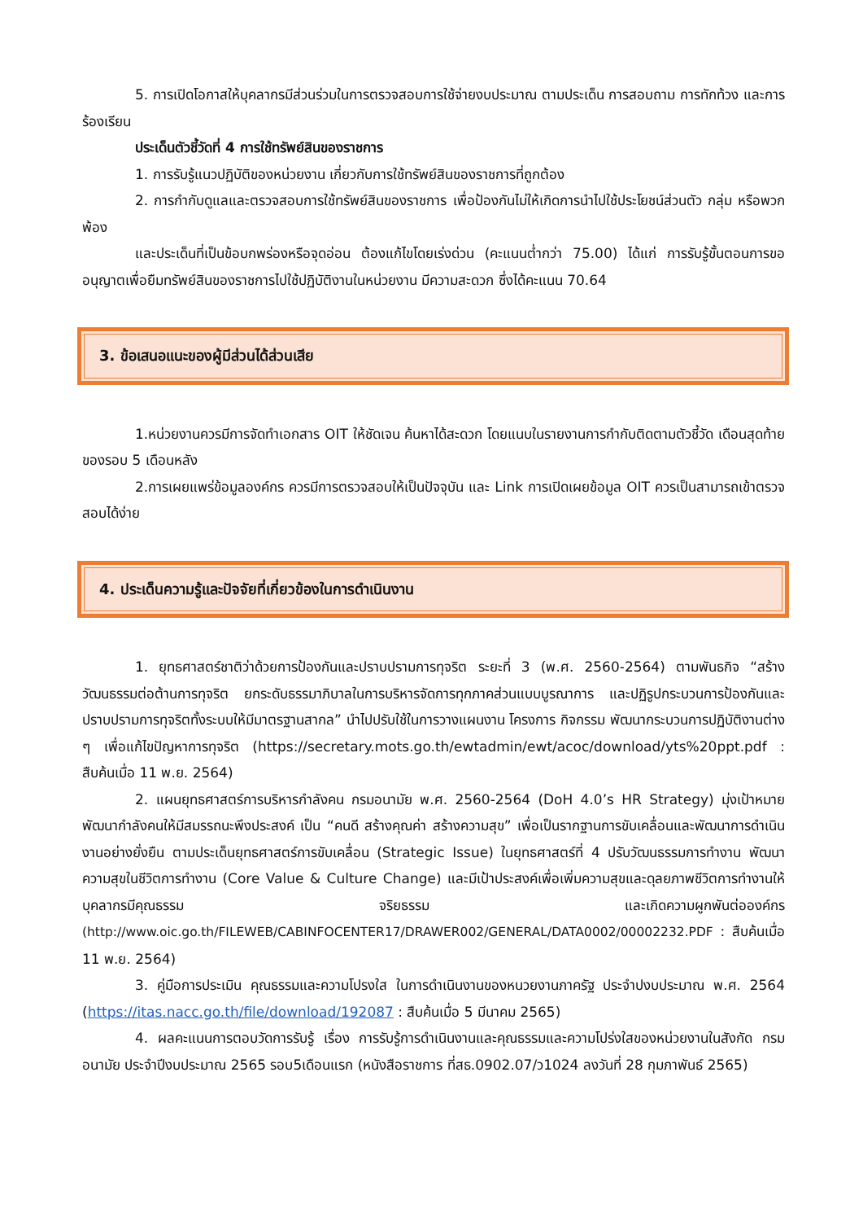5. การเปิดโอกาสให้บุคลากรมีส่วนร่วมในการตรวจสอบการใช้จ่ายงบประมาณ ตามประเด็น การสอบถาม การทักท้วง และการร้องเรียน
ประเด็นตัวชี้วัดที่ 4 การใช้ทรัพย์สินของราชการ
1. การรับรู้แนวปฏิบัติของหน่วยงาน เกี่ยวกับการใช้ทรัพย์สินของราชการที่ถูกต้อง
2. การกำกับดูแลและตรวจสอบการใช้ทรัพย์สินของราชการ เพื่อป้องกันไม่ให้เกิดการนำไปใช้ประโยชน์ส่วนตัว กลุ่ม หรือพวกพ้อง
และประเด็นที่เป็นข้อบกพร่องหรือจุดอ่อน ต้องแก้ไขโดยเร่งด่วน (คะแนนต่ำกว่า 75.00) ได้แก่ การรับรู้ขั้นตอนการขออนุญาตเพื่อยืมทรัพย์สินของราชการไปใช้ปฏิบัติงานในหน่วยงาน มีความสะดวก ซึ่งได้คะแนน 70.64
3. ข้อเสนอแนะของผู้มีส่วนได้ส่วนเสีย
1.หน่วยงานควรมีการจัดทำเอกสาร OIT ให้ชัดเจน ค้นหาได้สะดวก โดยแนบในรายงานการกำกับติดตามตัวชี้วัด เดือนสุดท้ายของรอบ 5 เดือนหลัง
2.การเผยแพร่ข้อมูลองค์กร ควรมีการตรวจสอบให้เป็นปัจจุบัน และ Link การเปิดเผยข้อมูล OIT ควรเป็นสามารถเข้าตรวจสอบได้ง่าย
4. ประเด็นความรู้และปัจจัยที่เกี่ยวข้องในการดำเนินงาน
1. ยุทธศาสตร์ชาติว่าด้วยการป้องกันและปราบปรามการทุจริต ระยะที่ 3 (พ.ศ. 2560-2564) ตามพันธกิจ “สร้างวัฒนธรรมต่อต้านการทุจริต ยกระดับธรรมาภิบาลในการบริหารจัดการทุกภาคส่วนแบบบูรณาการ และปฏิรูปกระบวนการป้องกันและปราบปรามการทุจริตทั้งระบบให้มีมาตรฐานสากล” นำไปปรับใช้ในการวางแผนงาน โครงการ กิจกรรม พัฒนากระบวนการปฏิบัติงานต่าง ๆ เพื่อแก้ไขปัญหาการทุจริต (https://secretary.mots.go.th/ewtadmin/ewt/acoc/download/yts%20ppt.pdf : สืบค้นเมื่อ 11 พ.ย. 2564)
2. แผนยุทธศาสตร์การบริหารกำลังคน กรมอนามัย พ.ศ. 2560-2564 (DoH 4.0’s HR Strategy) มุ่งเป้าหมายพัฒนากำลังคนให้มีสมรรถนะพึงประสงค์ เป็น “คนดี สร้างคุณค่า สร้างความสุข” เพื่อเป็นรากฐานการขับเคลื่อนและพัฒนาการดำเนินงานอย่างยั่งยืน ตามประเด็นยุทธศาสตร์การขับเคลื่อน (Strategic Issue) ในยุทธศาสตร์ที่ 4 ปรับวัฒนธรรมการทำงาน พัฒนาความสุขในชีวิตการทำงาน (Core Value & Culture Change) และมีเป้าประสงค์เพื่อเพิ่มความสุขและดุลยภาพชีวิตการทำงานให้บุคลากรมีคุณธรรม จริยธรรม และเกิดความผูกพันต่อองค์กร (http://www.oic.go.th/FILEWEB/CABINFOCENTER17/DRAWER002/GENERAL/DATA0002/00002232.PDF : สืบค้นเมื่อ 11 พ.ย. 2564)
3. คู่มือการประเมิน คุณธรรมและความโปรงใส ในการดำเนินงานของหนวยงานภาครัฐ ประจำปงบประมาณ พ.ศ. 2564 (https://itas.nacc.go.th/file/download/192087 : สืบค้นเมื่อ 5 มีนาคม 2565)
4. ผลคะแนนการตอบวัดการรับรู้ เรื่อง การรับรู้การดำเนินงานและคุณธรรมและความโปร่งใสของหน่วยงานในสังกัด กรมอนามัย ประจำปีงบประมาณ 2565 รอบ5เดือนแรก (หนังสือราชการ ที่สธ.0902.07/ว1024 ลงวันที่ 28 กุมภาพันธ์ 2565)